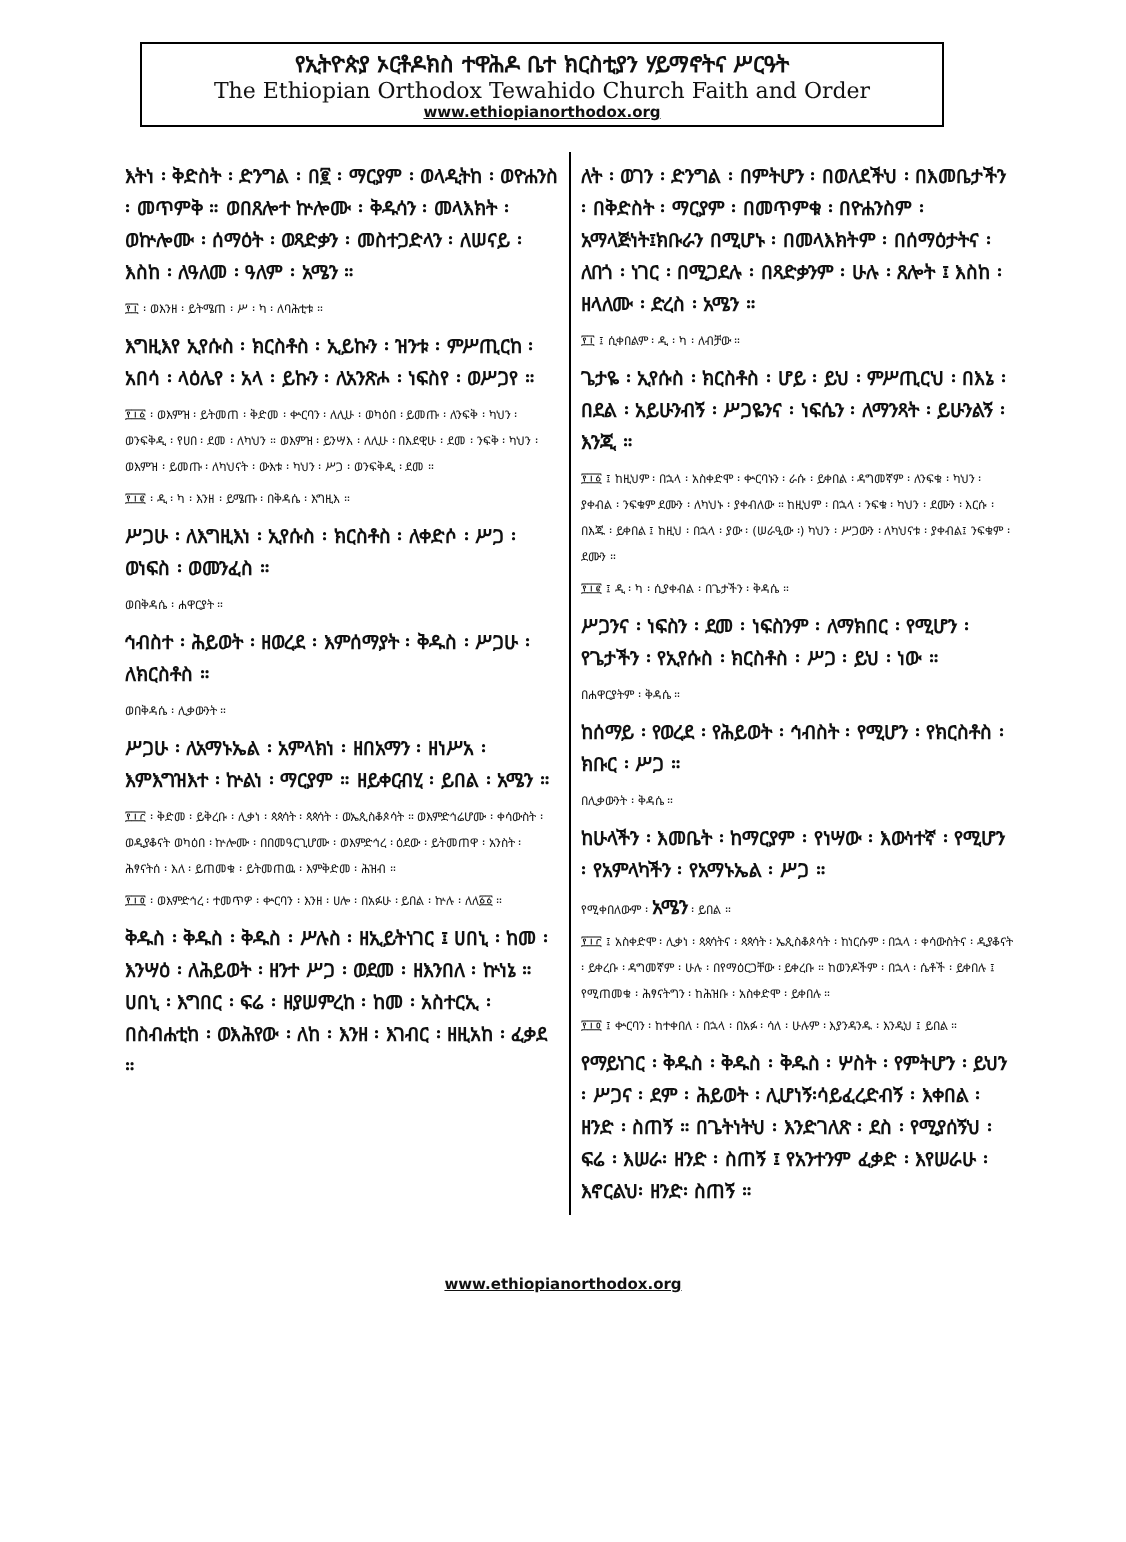የኢትዮጵያ ኦርቶዶክስ ተዋሕዶ ቤተ ክርስቲያን ሃይማኖትና ሥርዓት
The Ethiopian Orthodox Tewahido Church Faith and Order
www.ethiopianorthodox.org
እትነ ፡ ቅድስት ፡ ድንግል ፡ በ፪ ፡ ማርያም ፡ ወላዲትከ ፡ ወዮሐንስ ፡ መጥምቅ ። ወበጸሎተ ኵሎሙ ፡ ቅዱሳን ፡ መላእክት ፡ ወኵሎሙ ፡ ሰማዕት ፡ ወጻድቃን ፡ መስተጋድላን ፡ ለሠናይ ፡ እስከ ፡ ለዓለመ ፡ ዓለም ፡ አሜን ።
፻፲ ፡ ወእንዘ ፡ ይትሜጠ ፡ ሥ ፡ ካ ፡ ለባሕቲቱ ።
እግዚእየ ኢየሱስ ፡ ክርስቶስ ፡ ኢይኩን ፡ ዝንቱ ፡ ምሥጢርከ ፡ አበሳ ፡ ላዕሌየ ፡ አላ ፡ ይኩን ፡ ለአንጽሖ ፡ ነፍስየ ፡ ወሥጋየ ።
፻፲፩ ፡ ወእምዝ ፡ ይትመጠ ፡ ቅድመ ፡ ቍርባን ፡ ለሊሁ ፡ ወካዕበ ፡ ይመጡ ፡ ለንፍቅ ፡ ካህን ፡ ወንፍቅዲ ፡ የሀበ ፡ ደመ ፡ ለካህን ። ወእምዝ ፡ ይንሣእ ፡ ለሊሁ ፡ በእደዊሁ ፡ ደመ ፡ ንፍቅ ፡ ካህን ፡ ወእምዝ ፡ ይመጡ ፡ ለካህናት ፡ ውእቱ ፡ ካህን ፡ ሥጋ ፡ ወንፍቅዲ ፡ ደመ ።
፻፲፪ ፡ ዲ ፡ ካ ፡ እንዘ ፡ ይሜጡ ፡ በቅዳሴ ፡ እግዚእ ።
ሥጋሁ ፡ ለእግዚእነ ፡ ኢየሱስ ፡ ክርስቶስ ፡ ለቀድሶ ፡ ሥጋ ፡ ወነፍስ ፡ ወመንፈስ ።
ወበቅዳሴ ፡ ሐዋርያት ።
ኅብስተ ፡ ሕይወት ፡ ዘወረደ ፡ እምሰማያት ፡ ቅዱስ ፡ ሥጋሁ ፡ ለክርስቶስ ።
ወበቅዳሴ ፡ ሊቃውንት ።
ሥጋሁ ፡ ለአማኑኤል ፡ አምላክነ ፡ ዘበአማን ፡ ዘነሥአ ፡ እምእግዝእተ ፡ ኵልነ ፡ ማርያም ። ዘይቀርብሂ ፡ ይበል ፡ አሜን ።
፻፲፫ ፡ ቅድመ ፡ ይቅረቡ ፡ ሊቃነ ፡ ጳጳሳት ፡ ጳጳሳት ፡ ወኤጲስቆጶሳት ። ወእምድኅሬሆሙ ፡ ቀሳውስት ፡ ወዲያቆናት ወካዕበ ፡ ኵሎሙ ፡ በበመዓርጊሆሙ ፡ ወእምድኅረ ፡ ዕደው ፡ ይትመጠዋ ፡ አንስት ፡ ሕፃናትሰ ፡ እለ ፡ ይጠመቁ ፡ ይትመጠዉ ፡ እምቅድመ ፡ ሕዝብ ።
፻፲፬ ፡ ወእምድኅረ ፡ ተመጥዎ ፡ ቍርባን ፡ እንዘ ፡ ሀሎ ፡ በአፉሁ ፡ ይበል ፡ ኵሉ ፡ ለለ፩፩ ።
ቅዱስ ፡ ቅዱስ ፡ ቅዱስ ፡ ሥሉስ ፡ ዘኢይትነገር ፤ ሀበኒ ፡ ከመ ፡ እንሣዕ ፡ ለሕይወት ፡ ዘንተ ሥጋ ፡ ወደመ ፡ ዘእንበለ ፡ ኵነኔ ። ሀበኒ ፡ እግበር ፡ ፍሬ ፡ ዘያሠምረከ ፡ ከመ ፡ አስተርኢ ፡ በስብሐቲከ ፡ ወእሕየው ፡ ለከ ፡ እንዘ ፡ እገብር ፡ ዘዚአከ ፡ ፈቃደ ።
ለት ፡ ወገን ፡ ድንግል ፡ በምትሆን ፡ በወለደችህ ፡ በእመቤታችን ፡ በቅድስት ፡ ማርያም ፡ በመጥምቁ ፡ በዮሐንስም ፡ አማላጅነት፤ክቡራን በሚሆኑ ፡ በመላእክትም ፡ በሰማዕታትና ፡ ለበጎ ፡ ነገር ፡ በሚጋደሉ ፡ በጻድቃንም ፡ ሁሉ ፡ ጸሎት ፤ እስከ ፡ ዘላለሙ ፡ ድረስ ፡ አሜን ።
፻፲ ፤ ሲቀበልም ፡ ዲ ፡ ካ ፡ ለብቻው ።
ጌታዬ ፡ ኢየሱስ ፡ ክርስቶስ ፡ ሆይ ፡ ይህ ፡ ምሥጢርህ ፡ በእኔ ፡ በደል ፡ አይሁንብኝ ፡ ሥጋዬንና ፡ ነፍሴን ፡ ለማንጻት ፡ ይሁንልኝ ፡ እንጂ ።
፻፲፩ ፤ ከዚህም ፡ በኋላ ፡ አስቀድሞ ፡ ቍርባኑን ፡ ራሱ ፡ ይቀበል ፡ ዳግመኛም ፡ ለንፍቁ ፡ ካህን ፡ ያቀብል ፡ ንፍቁም ደሙን ፡ ለካህኑ ፡ ያቀብለው ። ከዚህም ፡ በኋላ ፡ ንፍቁ ፡ ካህን ፡ ደሙን ፡ እርሱ ፡ በእጁ ፡ ይቀበል ፤ ከዚህ ፡ በኋላ ፡ ያው ፡ (ሠራዒው ፡) ካህን ፡ ሥጋውን ፡ ለካህናቱ ፡ ያቀብል፤ ንፍቁም ፡ ደሙን ።
፻፲፪ ፤ ዲ ፡ ካ ፡ ሲያቀብል ፡ በጌታችን ፡ ቅዳሴ ።
ሥጋንና ፡ ነፍስን ፡ ደመ ፡ ነፍስንም ፡ ለማክበር ፡ የሚሆን ፡ የጌታችን ፡ የኢየሱስ ፡ ክርስቶስ ፡ ሥጋ ፡ ይህ ፡ ነው ።
በሐዋርያትም ፡ ቅዳሴ ።
ከሰማይ ፡ የወረደ ፡ የሕይወት ፡ ኅብስት ፡ የሚሆን ፡ የክርስቶስ ፡ ክቡር ፡ ሥጋ ።
በሊቃውንት ፡ ቅዳሴ ።
ከሁላችን ፡ እመቤት ፡ ከማርያም ፡ የነሣው ፡ እውነተኛ ፡ የሚሆን ፡ የአምላካችን ፡ የአማኑኤል ፡ ሥጋ ።
የሚቀበለውም ፡ አሜን ፡ ይበል ።
፻፲፫ ፤ አስቀድሞ ፡ ሊቃነ ፡ ጳጳሳትና ፡ ጳጳሳት ፡ ኤጲስቆጶሳት ፡ ከነርሱም ፡ በኋላ ፡ ቀሳውስትና ፡ ዲያቆናት ፡ ይቀረቡ ፡ ዳግመኛም ፡ ሁሉ ፡ በየማዕርጋቸው ፡ ይቀረቡ ። ከወንዶችም ፡ በኋላ ፡ ሴቶች ፡ ይቀበሉ ፤ የሚጠመቁ ፡ ሕፃናትግን ፡ ከሕዝቡ ፡ አስቀድሞ ፡ ይቀበሉ ።
፻፲፬ ፤ ቍርባን ፡ ከተቀበለ ፡ በኋላ ፡ በአፉ ፡ ሳለ ፡ ሁሉም ፡ እያንዳንዱ ፡ እንዲህ ፤ ይበል ።
የማይነገር ፡ ቅዱስ ፡ ቅዱስ ፡ ቅዱስ ፡ ሦስት ፡ የምትሆን ፡ ይህን ፡ ሥጋና ፡ ደም ፡ ሕይወት ፡ ሊሆነኝ፡ሳይፈረድብኝ ፡ እቀበል ፡ ዘንድ ፡ ስጠኝ ። በጌትነትህ ፡ እንድገለጽ ፡ ደስ ፡ የሚያሰኝህ ፡ ፍሬ ፡ እሠራ፡ ዘንድ ፡ ስጠኝ ፤ የአንተንም ፈቃድ ፡ እየሠራሁ ፡ እኖርልህ፡ ዘንድ፡ ስጠኝ ።
www.ethiopianorthodox.org